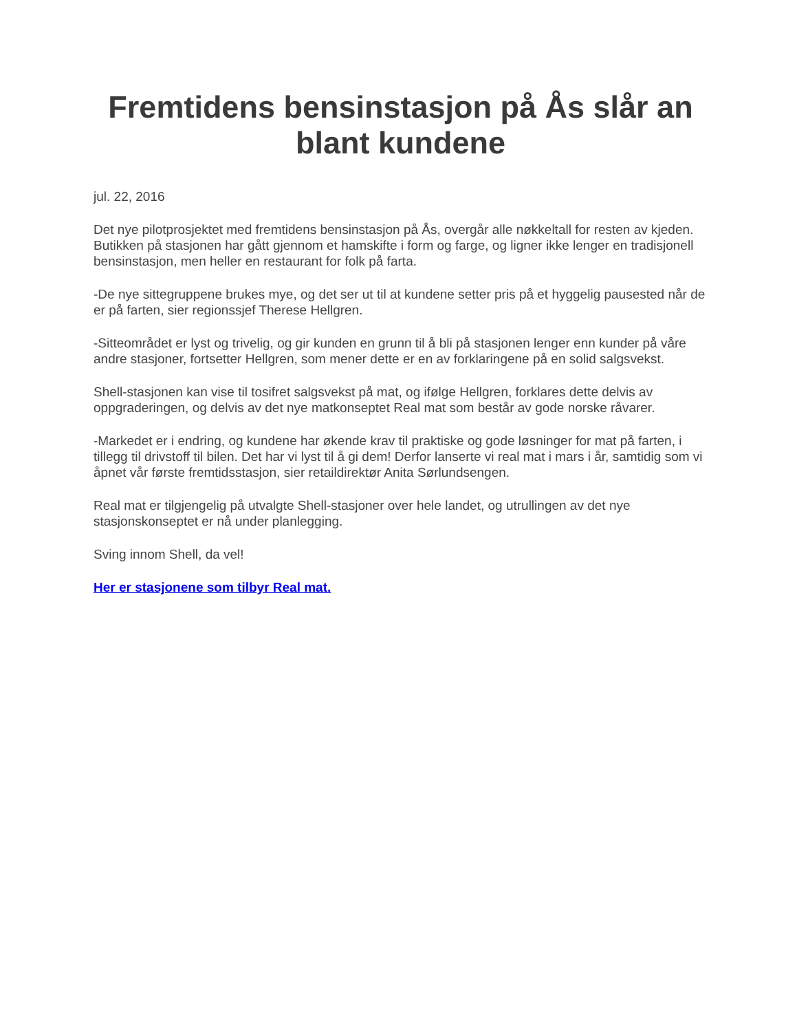Fremtidens bensinstasjon på Ås slår an blant kundene
jul. 22, 2016
Det nye pilotprosjektet med fremtidens bensinstasjon på Ås, overgår alle nøkkeltall for resten av kjeden. Butikken på stasjonen har gått gjennom et hamskifte i form og farge, og ligner ikke lenger en tradisjonell bensinstasjon, men heller en restaurant for folk på farta.
-De nye sittegruppene brukes mye, og det ser ut til at kundene setter pris på et hyggelig pausested når de er på farten, sier regionssjef Therese Hellgren.
-Sitteområdet er lyst og trivelig, og gir kunden en grunn til å bli på stasjonen lenger enn kunder på våre andre stasjoner, fortsetter Hellgren, som mener dette er en av forklaringene på en solid salgsvekst.
Shell-stasjonen kan vise til tosifret salgsvekst på mat, og ifølge Hellgren, forklares dette delvis av oppgraderingen, og delvis av det nye matkonseptet Real mat som består av gode norske råvarer.
-Markedet er i endring, og kundene har økende krav til praktiske og gode løsninger for mat på farten, i tillegg til drivstoff til bilen. Det har vi lyst til å gi dem! Derfor lanserte vi real mat i mars i år, samtidig som vi åpnet vår første fremtidsstasjon, sier retaildirektør Anita Sørlundsengen.
Real mat er tilgjengelig på utvalgte Shell-stasjoner over hele landet, og utrullingen av det nye stasjonskonseptet er nå under planlegging.
Sving innom Shell, da vel!
Her er stasjonene som tilbyr Real mat.